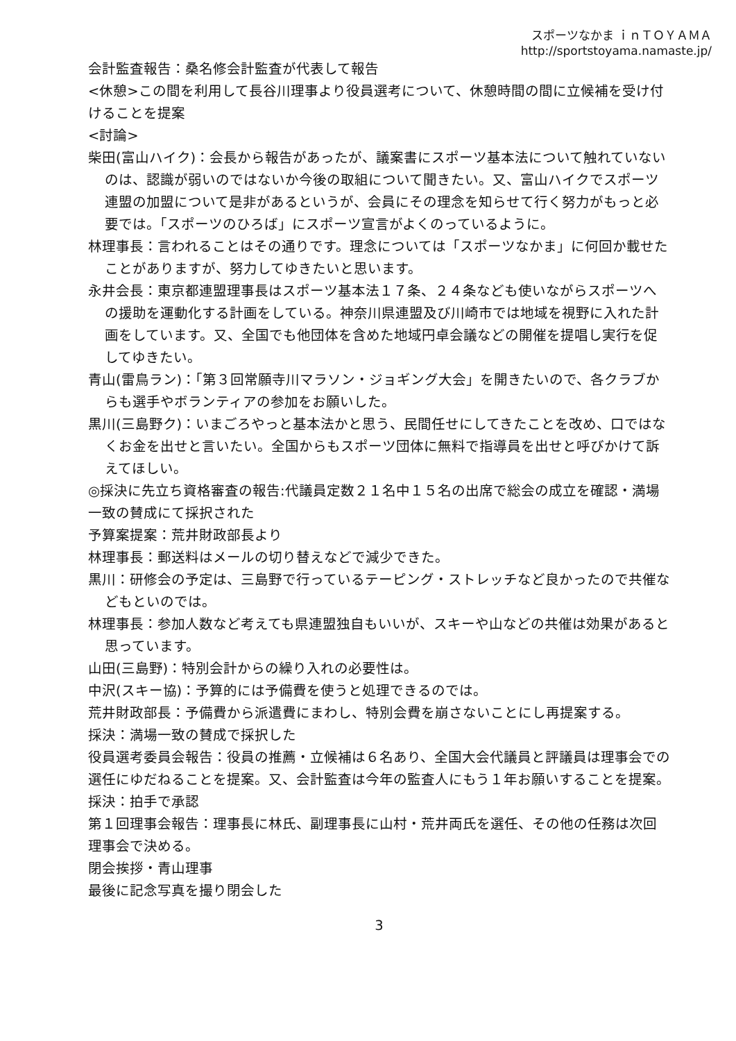スポーツなかま ｉｎＴＯＹＡＭＡ
http://sportstoyama.namaste.jp/
会計監査報告：桑名修会計監査が代表して報告
<休憩>この間を利用して長谷川理事より役員選考について、休憩時間の間に立候補を受け付けることを提案
<討論>
柴田(富山ハイク)：会長から報告があったが、議案書にスポーツ基本法について触れていないのは、認識が弱いのではないか今後の取組について聞きたい。又、富山ハイクでスポーツ連盟の加盟について是非があるというが、会員にその理念を知らせて行く努力がもっと必要では。「スポーツのひろば」にスポーツ宣言がよくのっているように。
林理事長：言われることはその通りです。理念については「スポーツなかま」に何回か載せたことがありますが、努力してゆきたいと思います。
永井会長：東京都連盟理事長はスポーツ基本法１７条、２４条なども使いながらスポーツへの援助を運動化する計画をしている。神奈川県連盟及び川崎市では地域を視野に入れた計画をしています。又、全国でも他団体を含めた地域円卓会議などの開催を提唱し実行を促してゆきたい。
青山(雷鳥ラン)：「第３回常願寺川マラソン・ジョギング大会」を開きたいので、各クラブからも選手やボランティアの参加をお願いした。
黒川(三島野ク)：いまごろやっと基本法かと思う、民間任せにしてきたことを改め、口ではなくお金を出せと言いたい。全国からもスポーツ団体に無料で指導員を出せと呼びかけて訴えてほしい。
◎採決に先立ち資格審査の報告:代議員定数２１名中１５名の出席で総会の成立を確認・満場一致の賛成にて採択された
予算案提案：荒井財政部長より
林理事長：郵送料はメールの切り替えなどで減少できた。
黒川：研修会の予定は、三島野で行っているテーピング・ストレッチなど良かったので共催などもといのでは。
林理事長：参加人数など考えても県連盟独自もいいが、スキーや山などの共催は効果があると思っています。
山田(三島野)：特別会計からの繰り入れの必要性は。
中沢(スキー協)：予算的には予備費を使うと処理できるのでは。
荒井財政部長：予備費から派遣費にまわし、特別会費を崩さないことにし再提案する。
採決：満場一致の賛成で採択した
役員選考委員会報告：役員の推薦・立候補は６名あり、全国大会代議員と評議員は理事会での選任にゆだねることを提案。又、会計監査は今年の監査人にもう１年お願いすることを提案。
採決：拍手で承認
第１回理事会報告：理事長に林氏、副理事長に山村・荒井両氏を選任、その他の任務は次回理事会で決める。
閉会挨拶・青山理事
最後に記念写真を撮り閉会した
3